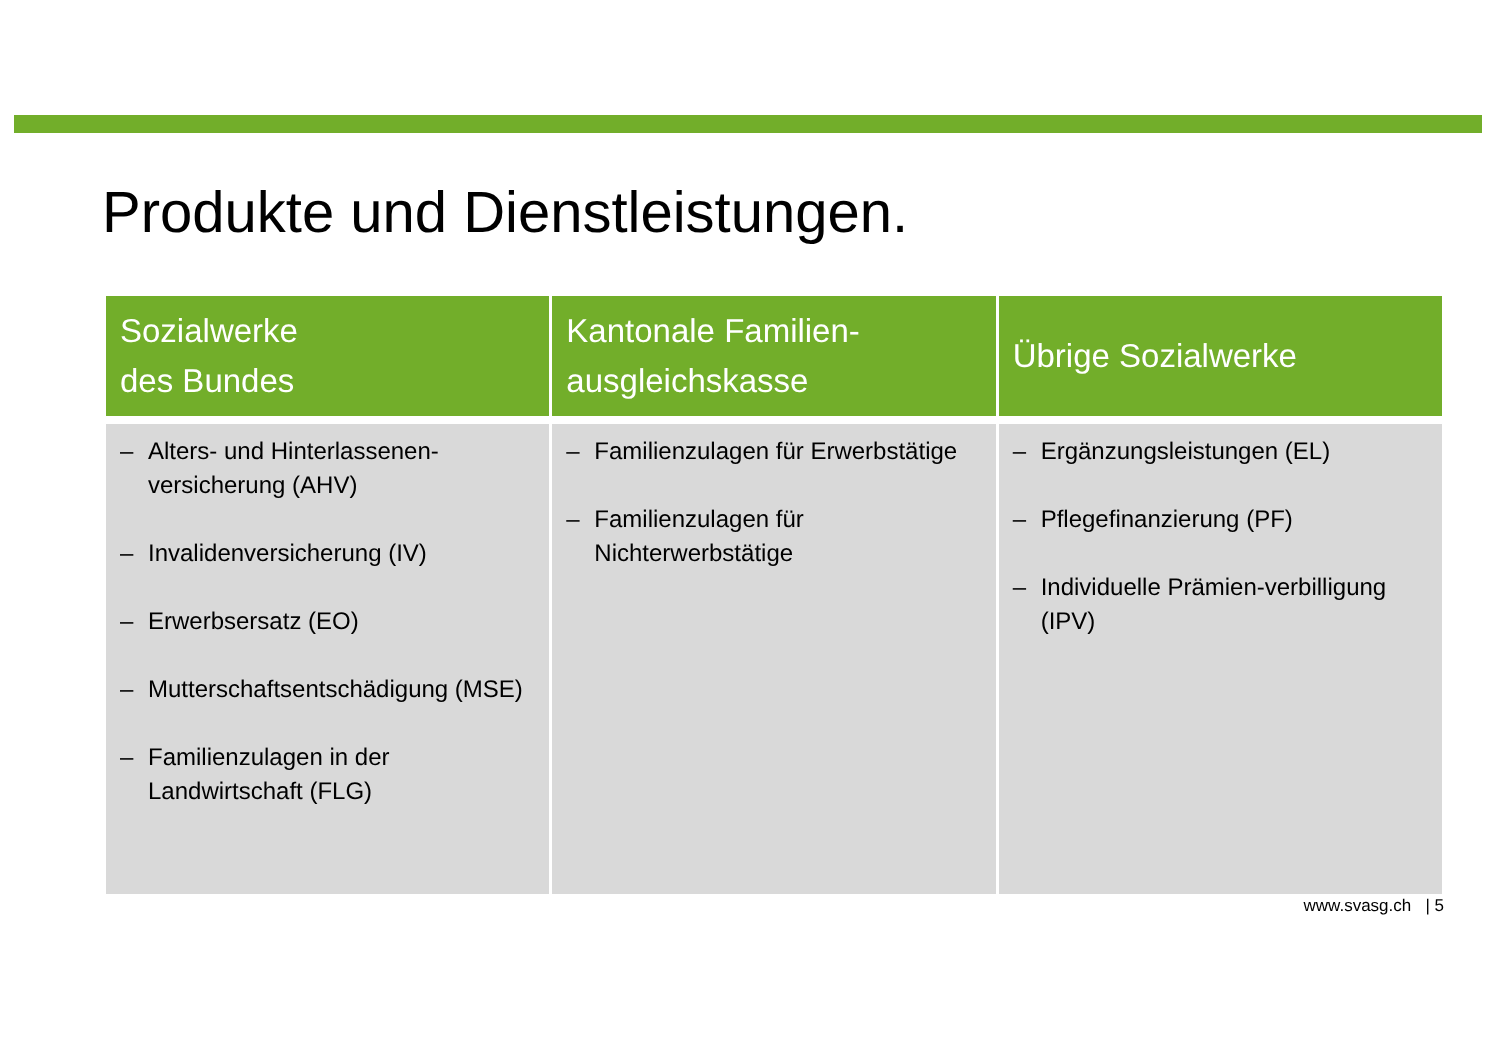Produkte und Dienstleistungen.
| Sozialwerke des Bundes | Kantonale Familien- ausgleichskasse | Übrige Sozialwerke |
| --- | --- | --- |
| – Alters- und Hinterlassenen-versicherung (AHV) – Invalidenversicherung (IV) – Erwerbsersatz (EO) – Mutterschaftsentschädigung (MSE) – Familienzulagen in der Landwirtschaft (FLG) | – Familienzulagen für Erwerbstätige – Familienzulagen für Nichterwerbstätige | – Ergänzungsleistungen (EL) – Pflegefinanzierung (PF) – Individuelle Prämien-verbilligung (IPV) |
www.svasg.ch | 5